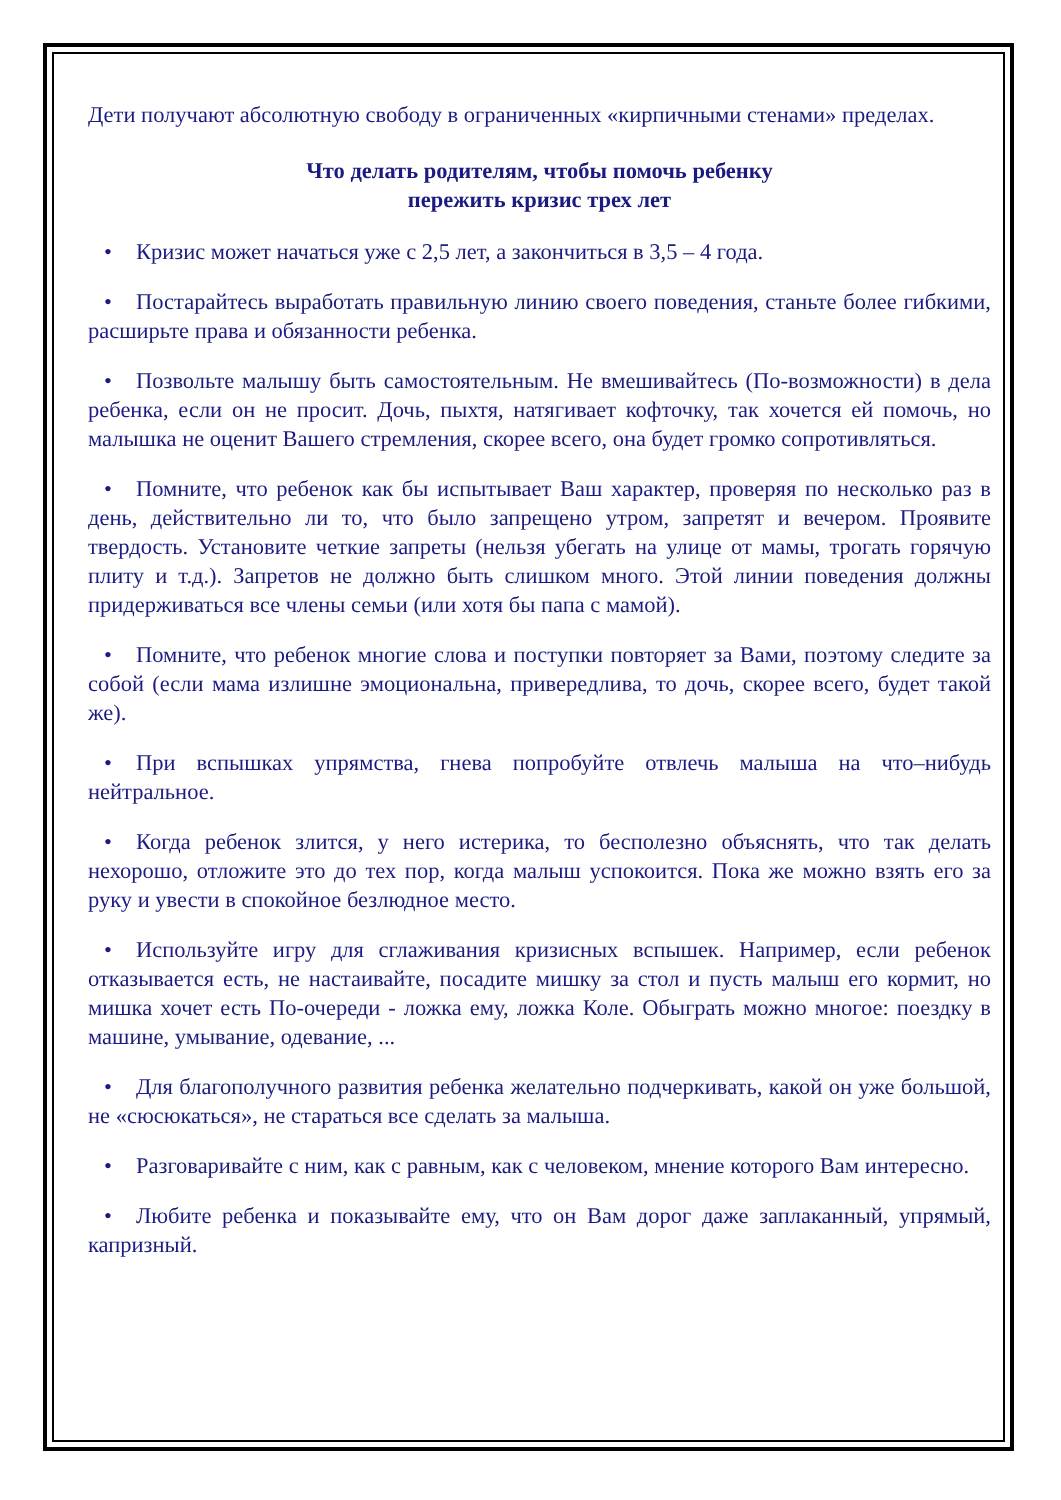Дети получают абсолютную свободу в ограниченных «кирпичными стенами» пределах.
Что делать родителям, чтобы помочь ребенку
пережить кризис трех лет
• Кризис может начаться уже с 2,5 лет, а закончиться в 3,5 – 4 года.
• Постарайтесь выработать правильную линию своего поведения, станьте более гибкими, расширьте права и обязанности ребенка.
• Позвольте малышу быть самостоятельным. Не вмешивайтесь (По-возможности) в дела ребенка, если он не просит. Дочь, пыхтя, натягивает кофточку, так хочется ей помочь, но малышка не оценит Вашего стремления, скорее всего, она будет громко сопротивляться.
• Помните, что ребенок как бы испытывает Ваш характер, проверяя по несколько раз в день, действительно ли то, что было запрещено утром, запретят и вечером. Проявите твердость. Установите четкие запреты (нельзя убегать на улице от мамы, трогать горячую плиту и т.д.). Запретов не должно быть слишком много. Этой линии поведения должны придерживаться все члены семьи (или хотя бы папа с мамой).
• Помните, что ребенок многие слова и поступки повторяет за Вами, поэтому следите за собой (если мама излишне эмоциональна, привередлива, то дочь, скорее всего, будет такой же).
• При вспышках упрямства, гнева попробуйте отвлечь малыша на что–нибудь нейтральное.
• Когда ребенок злится, у него истерика, то бесполезно объяснять, что так делать нехорошо, отложите это до тех пор, когда малыш успокоится. Пока же можно взять его за руку и увести в спокойное безлюдное место.
• Используйте игру для сглаживания кризисных вспышек. Например, если ребенок отказывается есть, не настаивайте, посадите мишку за стол и пусть малыш его кормит, но мишка хочет есть По-очереди - ложка ему, ложка Коле. Обыграть можно многое: поездку в машине, умывание, одевание, ...
• Для благополучного развития ребенка желательно подчеркивать, какой он уже большой, не «сюсюкаться», не стараться все сделать за малыша.
• Разговаривайте с ним, как с равным, как с человеком, мнение которого Вам интересно.
• Любите ребенка и показывайте ему, что он Вам дорог даже заплаканный, упрямый, капризный.